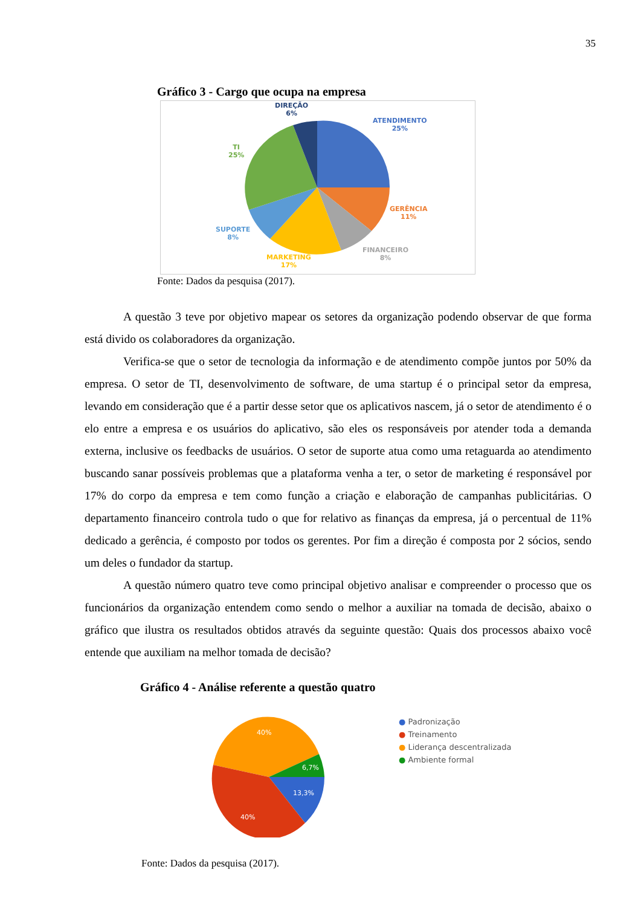35
Gráfico 3 - Cargo que ocupa na empresa
DIREÇÃO
6%
ATENDIMENTO
25%
TI
25%
GERÊNCIA
11%
SUPORTE
8%
FINANCEIRO
8%
MARKETING
17%
Fonte: Dados da pesquisa (2017).
A questão 3 teve por objetivo mapear os setores da organização podendo observar de que forma está divido os colaboradores da organização.
Verifica-se que o setor de tecnologia da informação e de atendimento compõe juntos por 50% da empresa. O setor de TI, desenvolvimento de software, de uma startup é o principal setor da empresa, levando em consideração que é a partir desse setor que os aplicativos nascem, já o setor de atendimento é o elo entre a empresa e os usuários do aplicativo, são eles os responsáveis por atender toda a demanda externa, inclusive os feedbacks de usuários. O setor de suporte atua como uma retaguarda ao atendimento buscando sanar possíveis problemas que a plataforma venha a ter, o setor de marketing é responsável por 17% do corpo da empresa e tem como função a criação e elaboração de campanhas publicitárias. O departamento financeiro controla tudo o que for relativo as finanças da empresa, já o percentual de 11% dedicado a gerência, é composto por todos os gerentes. Por fim a direção é composta por 2 sócios, sendo um deles o fundador da startup.
A questão número quatro teve como principal objetivo analisar e compreender o processo que os funcionários da organização entendem como sendo o melhor a auxiliar na tomada de decisão, abaixo o gráfico que ilustra os resultados obtidos através da seguinte questão: Quais dos processos abaixo você entende que auxiliam na melhor tomada de decisão?
Gráfico 4 - Análise referente a questão quatro
40%
6,7%
13,3%
40%
● Padronização
● Treinamento
● Liderança descentralizada
● Ambiente formal
Fonte: Dados da pesquisa (2017).